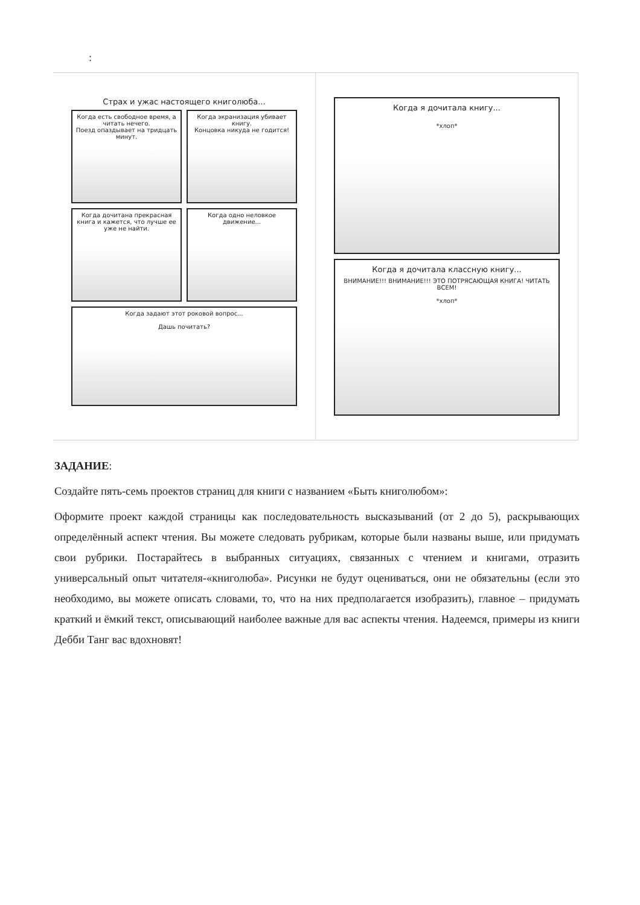:
Страх и ужас настоящего книголюба...
Когда есть свободное время, а читать нечего.
Поезд опаздывает на тридцать минут.
Когда экранизация убивает книгу.
Концовка никуда не годится!
Когда дочитана прекрасная книга и кажется, что лучше ее уже не найти.
Когда одно неловкое движение...
Когда задают этот роковой вопрос...
Дашь почитать?
Когда я дочитала книгу...
*хлоп*
Когда я дочитала классную книгу...
ВНИМАНИЕ!!! ВНИМАНИЕ!!! ЭТО ПОТРЯСАЮЩАЯ КНИГА! ЧИТАТЬ ВСЕМ!
*хлоп*
ЗАДАНИЕ:
Создайте пять-семь проектов страниц для книги с названием «Быть книголюбом»:
Оформите проект каждой страницы как последовательность высказываний (от 2 до 5), раскрывающих определённый аспект чтения. Вы можете следовать рубрикам, которые были названы выше, или придумать свои рубрики. Постарайтесь в выбранных ситуациях, связанных с чтением и книгами, отразить универсальный опыт читателя-«книголюба». Рисунки не будут оцениваться, они не обязательны (если это необходимо, вы можете описать словами, то, что на них предполагается изобразить), главное – придумать краткий и ёмкий текст, описывающий наиболее важные для вас аспекты чтения. Надеемся, примеры из книги Дебби Танг вас вдохновят!